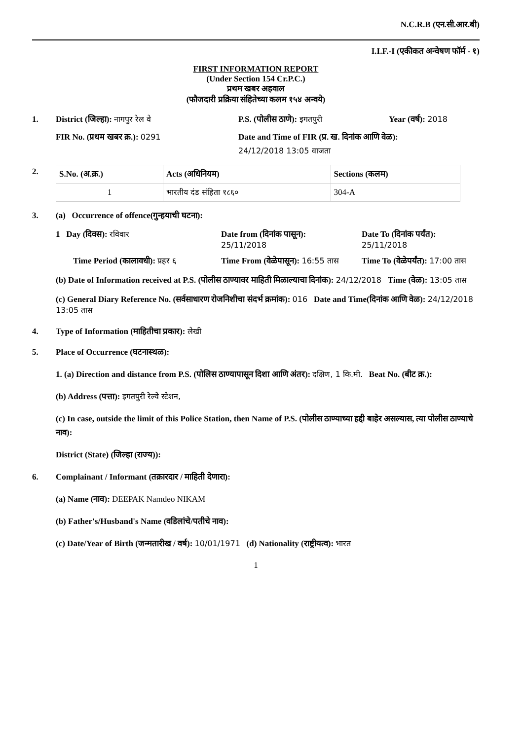N.C.R.B (एन.सी.आर.बी)
I.I.F.-I (एकीकत अन्वेषण फॉर्म - १)
FIRST INFORMATION REPORT
(Under Section 154 Cr.P.C.)
प्रथम खबर अहवाल
(फौजदारी प्रक्रिया संहितेच्या कलम १५४ अन्वये)
1. District (जिल्हा): नागपुर रेल वे P.S. (पोलीस ठाणे): इगतपुरी Year (वर्ष): 2018
FIR No. (प्रथम खबर क्र.): 0291 Date and Time of FIR (प्र. ख. दिनांक आणि वेळ):
24/12/2018 13:05 वाजता
2.
| S.No. (अ.क्र.) | Acts (अधिनियम) | Sections (कलम) |
| --- | --- | --- |
| 1 | भारतीय दंड संहिता १८६० | 304-A |
3. (a) Occurrence of offence(गुन्हयाची घटना):
1 Day (दिवस): रविवार Date from (दिनांक पासून):
25/11/2018 Date To (दिनांक पर्यंत):
25/11/2018
Time Period (कालावधी): प्रहर ६ Time From (वेळेपासून): 16:55 तास Time To (वेळेपर्यंत): 17:00 तास
(b) Date of Information received at P.S. (पोलीस ठाण्यावर माहिती मिळाल्याचा दिनांक): 24/12/2018 Time (वेळ): 13:05 तास
(c) General Diary Reference No. (सर्वसाधारण रोजनिशीचा संदर्भ क्रमांक): 016 Date and Time(दिनांक आणि वेळ): 24/12/2018 13:05 तास
4. Type of Information (माहितीचा प्रकार): लेखी
5. Place of Occurrence (घटनास्थळ):
1. (a) Direction and distance from P.S. (पोलिस ठाण्यापासून दिशा आणि अंतर): दक्षिण, 1 कि.मी. Beat No. (बीट क्र.):
(b) Address (पत्ता): इगतपुरी रेल्वे स्टेशन,
(c) In case, outside the limit of this Police Station, then Name of P.S. (पोलीस ठाण्याच्या हद्दी बाहेर असल्यास, त्या पोलीस ठाण्याचे नाव):
District (State) (जिल्हा (राज्य)):
6. Complainant / Informant (तक्रारदार / माहिती देणारा):
(a) Name (नाव): DEEPAK Namdeo NIKAM
(b) Father's/Husband's Name (वडिलांचे/पतीचे नाव):
(c) Date/Year of Birth (जन्मतारीख / वर्ष): 10/01/1971 (d) Nationality (राष्ट्रीयत्व): भारत
1